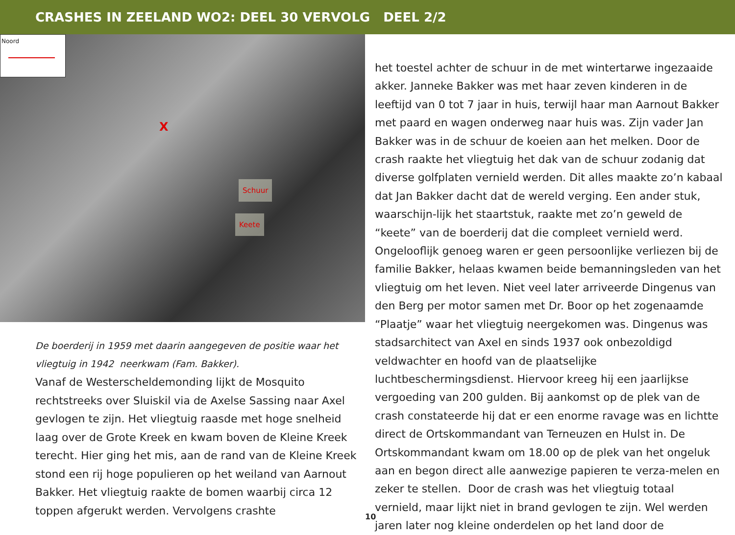CRASHES IN ZEELAND WO2: DEEL 30 VERVOLG DEEL 2/2
Noord
Schuur
Keete
X
De boerderij in 1959 met daarin aangegeven de positie waar het vliegtuig in 1942 neerkwam (Fam. Bakker).
Vanaf de Westerscheldemonding lijkt de Mosquito rechtstreeks over Sluiskil via de Axelse Sassing naar Axel gevlogen te zijn. Het vliegtuig raasde met hoge snelheid laag over de Grote Kreek en kwam boven de Kleine Kreek terecht. Hier ging het mis, aan de rand van de Kleine Kreek stond een rij hoge populieren op het weiland van Aarnout Bakker. Het vliegtuig raakte de bomen waarbij circa 12 toppen afgerukt werden. Vervolgens crashte
het toestel achter de schuur in de met wintertarwe ingezaaide akker. Janneke Bakker was met haar zeven kinderen in de leeftijd van 0 tot 7 jaar in huis, terwijl haar man Aarnout Bakker met paard en wagen onderweg naar huis was. Zijn vader Jan Bakker was in de schuur de koeien aan het melken. Door de crash raakte het vliegtuig het dak van de schuur zodanig dat diverse golfplaten vernield werden. Dit alles maakte zo’n kabaal dat Jan Bakker dacht dat de wereld verging. Een ander stuk, waarschijn-lijk het staartstuk, raakte met zo’n geweld de “keete” van de boerderij dat die compleet vernield werd. Ongelooflijk genoeg waren er geen persoonlijke verliezen bij de familie Bakker, helaas kwamen beide bemanningsleden van het vliegtuig om het leven. Niet veel later arriveerde Dingenus van den Berg per motor samen met Dr. Boor op het zogenaamde “Plaatje” waar het vliegtuig neergekomen was. Dingenus was stadsarchitect van Axel en sinds 1937 ook onbezoldigd veldwachter en hoofd van de plaatselijke luchtbeschermingsdienst. Hiervoor kreeg hij een jaarlijkse vergoeding van 200 gulden. Bij aankomst op de plek van de crash constateerde hij dat er een enorme ravage was en lichtte direct de Ortskommandant van Terneuzen en Hulst in. De Ortskommandant kwam om 18.00 op de plek van het ongeluk aan en begon direct alle aanwezige papieren te verza-melen en zeker te stellen. Door de crash was het vliegtuig totaal vernield, maar lijkt niet in brand gevlogen te zijn. Wel werden jaren later nog kleine onderdelen op het land door de
10